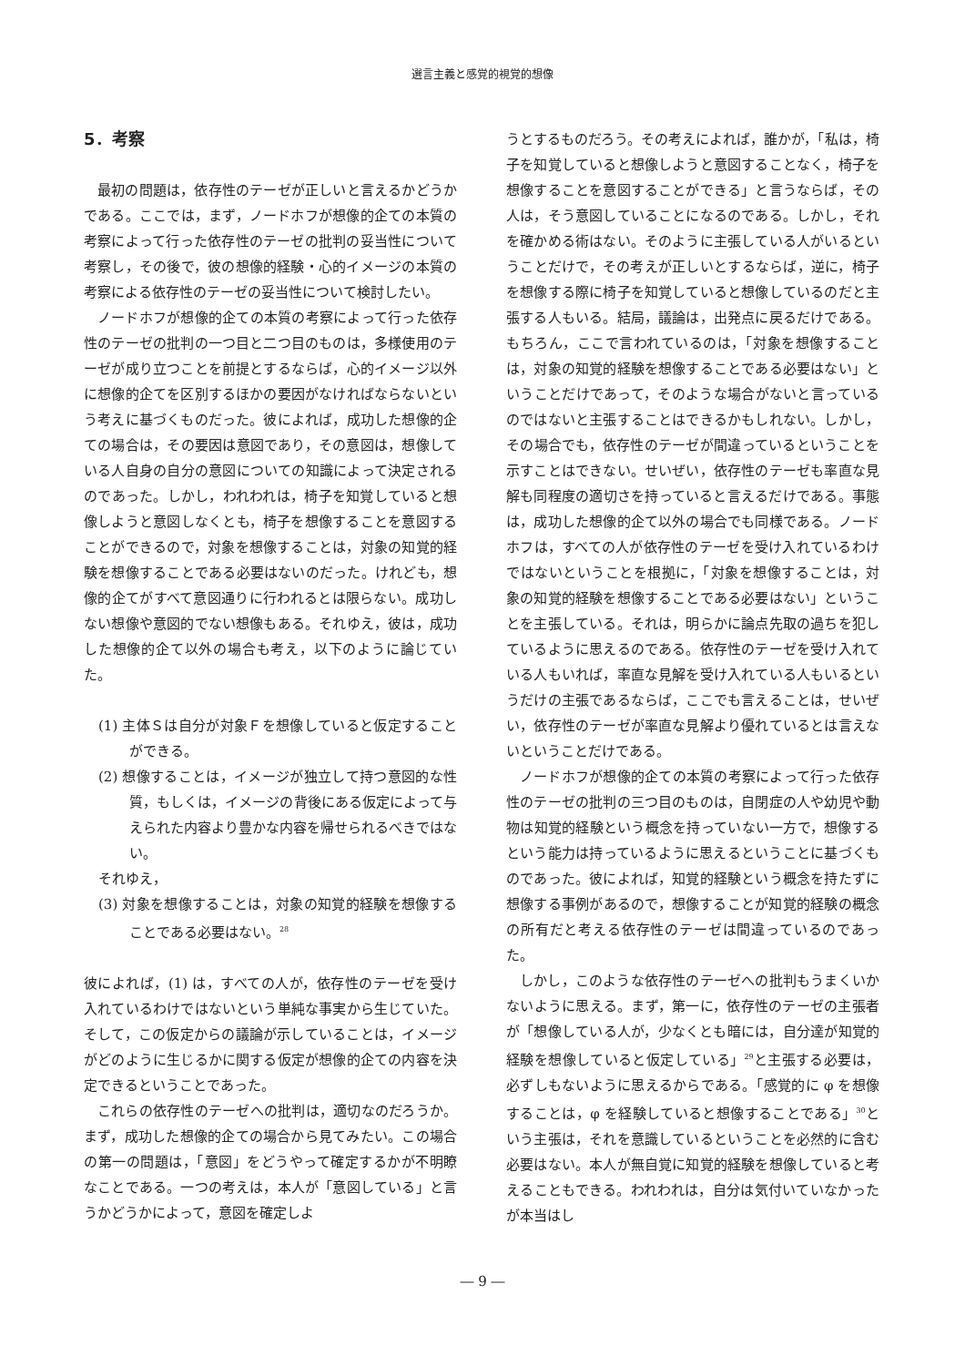選言主義と感覚的視覚的想像
5．考察
最初の問題は，依存性のテーゼが正しいと言えるかどうかである。ここでは，まず，ノードホフが想像的企ての本質の考察によって行った依存性のテーゼの批判の妥当性について考察し，その後で，彼の想像的経験・心的イメージの本質の考察による依存性のテーゼの妥当性について検討したい。
ノードホフが想像的企ての本質の考察によって行った依存性のテーゼの批判の一つ目と二つ目のものは，多様使用のテーゼが成り立つことを前提とするならば，心的イメージ以外に想像的企てを区別するほかの要因がなければならないという考えに基づくものだった。彼によれば，成功した想像的企ての場合は，その要因は意図であり，その意図は，想像している人自身の自分の意図についての知識によって決定されるのであった。しかし，われわれは，椅子を知覚していると想像しようと意図しなくとも，椅子を想像することを意図することができるので，対象を想像することは，対象の知覚的経験を想像することである必要はないのだった。けれども，想像的企てがすべて意図通りに行われるとは限らない。成功しない想像や意図的でない想像もある。それゆえ，彼は，成功した想像的企て以外の場合も考え，以下のように論じていた。
(1) 主体Ｓは自分が対象Ｆを想像していると仮定することができる。
(2) 想像することは，イメージが独立して持つ意図的な性質，もしくは，イメージの背後にある仮定によって与えられた内容より豊かな内容を帰せられるべきではない。
それゆえ，
(3) 対象を想像することは，対象の知覚的経験を想像することである必要はない。<sup>28</sup>
彼によれば，(1) は，すべての人が，依存性のテーゼを受け入れているわけではないという単純な事実から生じていた。そして，この仮定からの議論が示していることは，イメージがどのように生じるかに関する仮定が想像的企ての内容を決定できるということであった。
これらの依存性のテーゼへの批判は，適切なのだろうか。まず，成功した想像的企ての場合から見てみたい。この場合の第一の問題は，「意図」をどうやって確定するかが不明瞭なことである。一つの考えは，本人が「意図している」と言うかどうかによって，意図を確定しよ
うとするものだろう。その考えによれば，誰かが，「私は，椅子を知覚していると想像しようと意図することなく，椅子を想像することを意図することができる」と言うならば，その人は，そう意図していることになるのである。しかし，それを確かめる術はない。そのように主張している人がいるということだけで，その考えが正しいとするならば，逆に，椅子を想像する際に椅子を知覚していると想像しているのだと主張する人もいる。結局，議論は，出発点に戻るだけである。もちろん，ここで言われているのは，「対象を想像することは，対象の知覚的経験を想像することである必要はない」ということだけであって，そのような場合がないと言っているのではないと主張することはできるかもしれない。しかし，その場合でも，依存性のテーゼが間違っているということを示すことはできない。せいぜい，依存性のテーゼも率直な見解も同程度の適切さを持っていると言えるだけである。事態は，成功した想像的企て以外の場合でも同様である。ノードホフは，すべての人が依存性のテーゼを受け入れているわけではないということを根拠に，「対象を想像することは，対象の知覚的経験を想像することである必要はない」ということを主張している。それは，明らかに論点先取の過ちを犯しているように思えるのである。依存性のテーゼを受け入れている人もいれば，率直な見解を受け入れている人もいるというだけの主張であるならば，ここでも言えることは，せいぜい，依存性のテーゼが率直な見解より優れているとは言えないということだけである。
ノードホフが想像的企ての本質の考察によって行った依存性のテーゼの批判の三つ目のものは，自閉症の人や幼児や動物は知覚的経験という概念を持っていない一方で，想像するという能力は持っているように思えるということに基づくものであった。彼によれば，知覚的経験という概念を持たずに想像する事例があるので，想像することが知覚的経験の概念の所有だと考える依存性のテーゼは間違っているのであった。
しかし，このような依存性のテーゼへの批判もうまくいかないように思える。まず，第一に，依存性のテーゼの主張者が「想像している人が，少なくとも暗には，自分達が知覚的経験を想像していると仮定している」<sup>29</sup>と主張する必要は，必ずしもないように思えるからである。「感覚的に φ を想像することは，φ を経験していると想像することである」<sup>30</sup>という主張は，それを意識しているということを必然的に含む必要はない。本人が無自覚に知覚的経験を想像していると考えることもできる。われわれは，自分は気付いていなかったが本当はし
― 9 ―